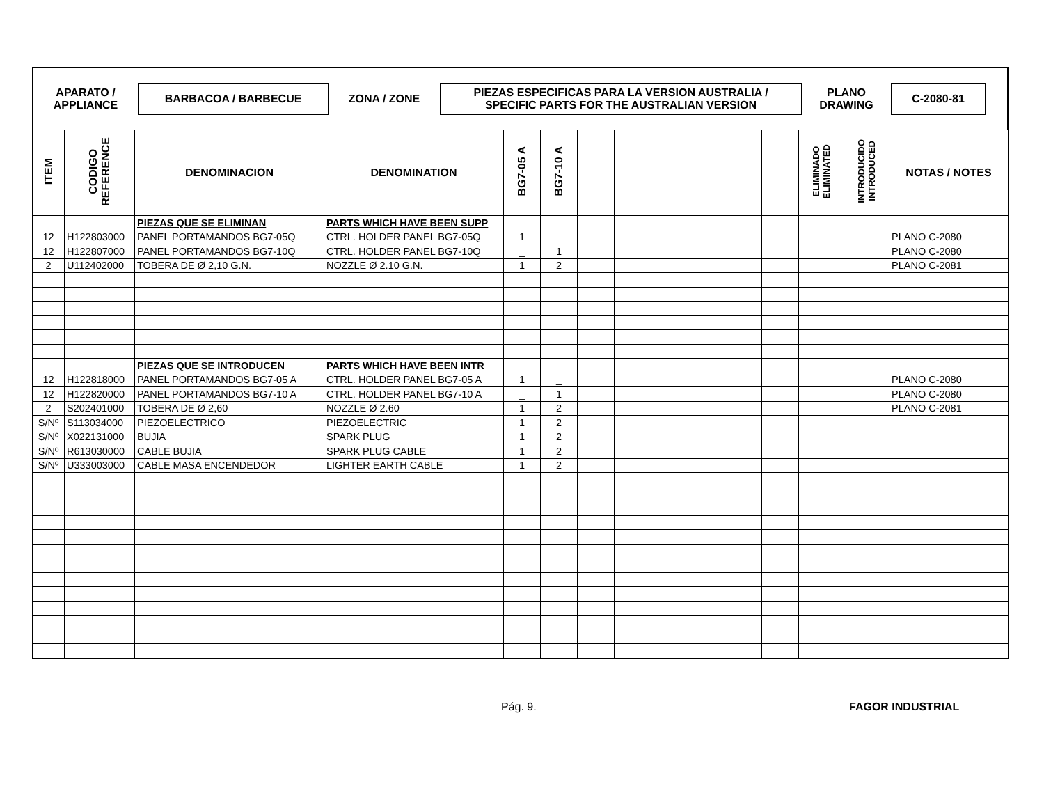APARATO /
APPLIANCE
BARBACOA / BARBECUE
ZONA / ZONE
PIEZAS ESPECIFICAS PARA LA VERSION AUSTRALIA /
SPECIFIC PARTS FOR THE AUSTRALIAN VERSION
PLANO
DRAWING
C-2080-81
| ITEM | CODIGO REFERENCE | DENOMINACION | DENOMINATION | BG7-05 A | BG7-10 A | | | | | | | ELIMINADO ELIMINATED | INTRODUCIDO INTRODUCED | NOTAS / NOTES |
| --- | --- | --- | --- | --- | --- | --- | --- | --- | --- | --- | --- | --- | --- | --- |
| | | PIEZAS QUE SE ELIMINAN | PARTS WHICH HAVE BEEN SUPP | | | | | | | | | | | |
| 12 | H122803000 | PANEL PORTAMANDOS BG7-05Q | CTRL. HOLDER PANEL BG7-05Q | 1 | _ | | | | | | | | | PLANO C-2080 |
| 12 | H122807000 | PANEL PORTAMANDOS BG7-10Q | CTRL. HOLDER PANEL BG7-10Q | _ | 1 | | | | | | | | | PLANO C-2080 |
| 2 | U112402000 | TOBERA DE Ø 2,10 G.N. | NOZZLE Ø 2.10 G.N. | 1 | 2 | | | | | | | | | PLANO C-2081 |
| | | PIEZAS QUE SE INTRODUCEN | PARTS WHICH HAVE BEEN INTR | | | | | | | | | | | |
| 12 | H122818000 | PANEL PORTAMANDOS BG7-05 A | CTRL. HOLDER PANEL BG7-05 A | 1 | _ | | | | | | | | | PLANO C-2080 |
| 12 | H122820000 | PANEL PORTAMANDOS BG7-10 A | CTRL. HOLDER PANEL BG7-10 A | _ | 1 | | | | | | | | | PLANO C-2080 |
| 2 | S202401000 | TOBERA DE Ø 2,60 | NOZZLE Ø 2.60 | 1 | 2 | | | | | | | | | PLANO C-2081 |
| S/Nº | S113034000 | PIEZOELECTRICO | PIEZOELECTRIC | 1 | 2 | | | | | | | | | |
| S/Nº | X022131000 | BUJIA | SPARK PLUG | 1 | 2 | | | | | | | | | |
| S/Nº | R613030000 | CABLE BUJIA | SPARK PLUG CABLE | 1 | 2 | | | | | | | | | |
| S/Nº | U333003000 | CABLE MASA ENCENDEDOR | LIGHTER EARTH CABLE | 1 | 2 | | | | | | | | | |
Pág. 9. FAGOR INDUSTRIAL